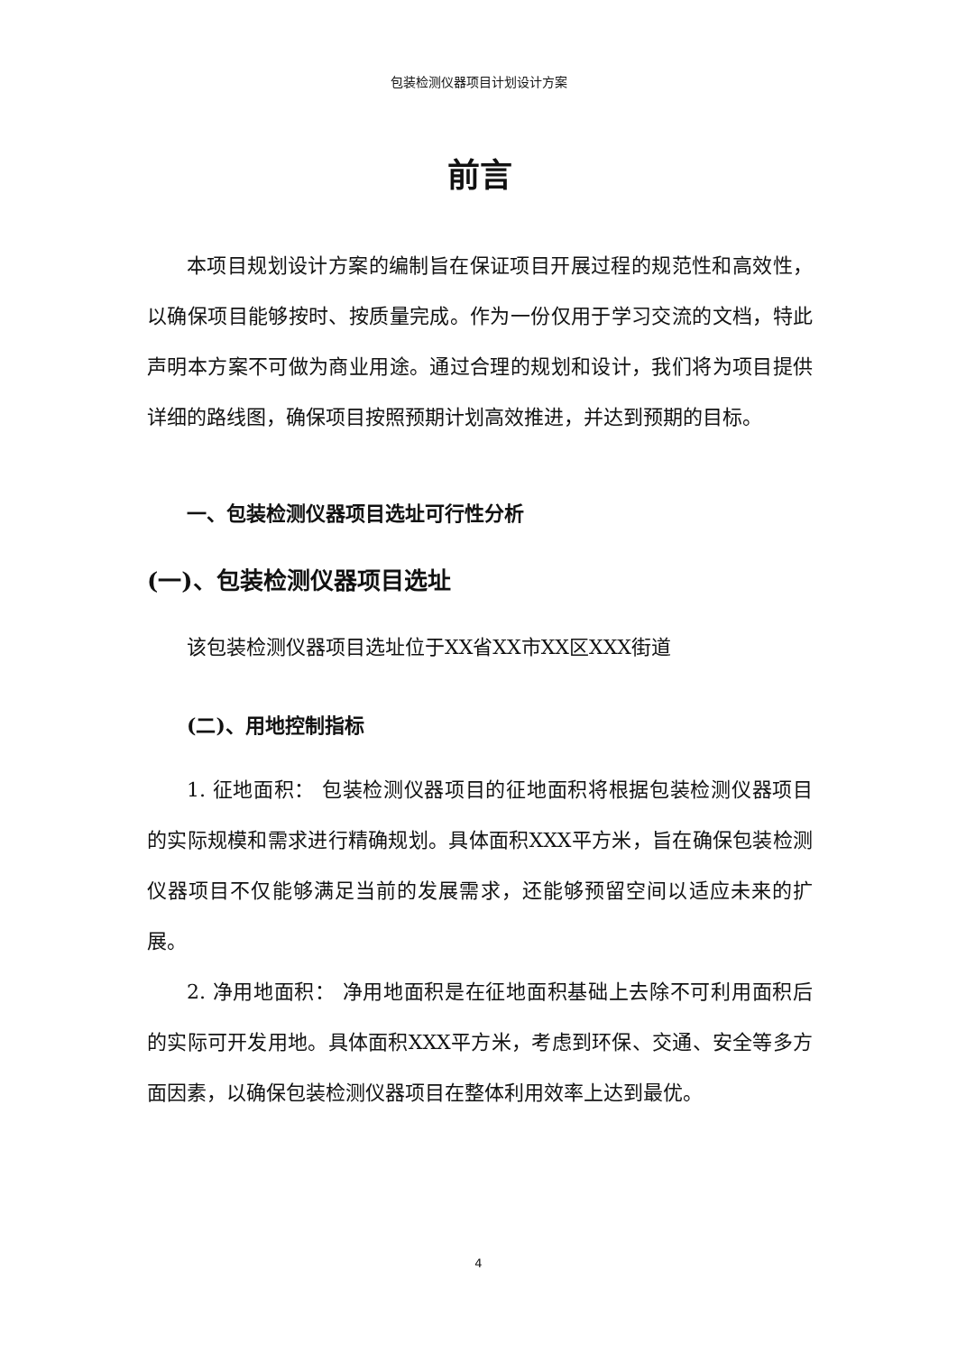包装检测仪器项目计划设计方案
前言
本项目规划设计方案的编制旨在保证项目开展过程的规范性和高效性，以确保项目能够按时、按质量完成。作为一份仅用于学习交流的文档，特此声明本方案不可做为商业用途。通过合理的规划和设计，我们将为项目提供详细的路线图，确保项目按照预期计划高效推进，并达到预期的目标。
一、包装检测仪器项目选址可行性分析
(一)、包装检测仪器项目选址
该包装检测仪器项目选址位于XX省XX市XX区XXX街道
(二)、用地控制指标
1. 征地面积： 包装检测仪器项目的征地面积将根据包装检测仪器项目的实际规模和需求进行精确规划。具体面积XXX平方米，旨在确保包装检测仪器项目不仅能够满足当前的发展需求，还能够预留空间以适应未来的扩展。
2. 净用地面积： 净用地面积是在征地面积基础上去除不可利用面积后的实际可开发用地。具体面积XXX平方米，考虑到环保、交通、安全等多方面因素，以确保包装检测仪器项目在整体利用效率上达到最优。
4